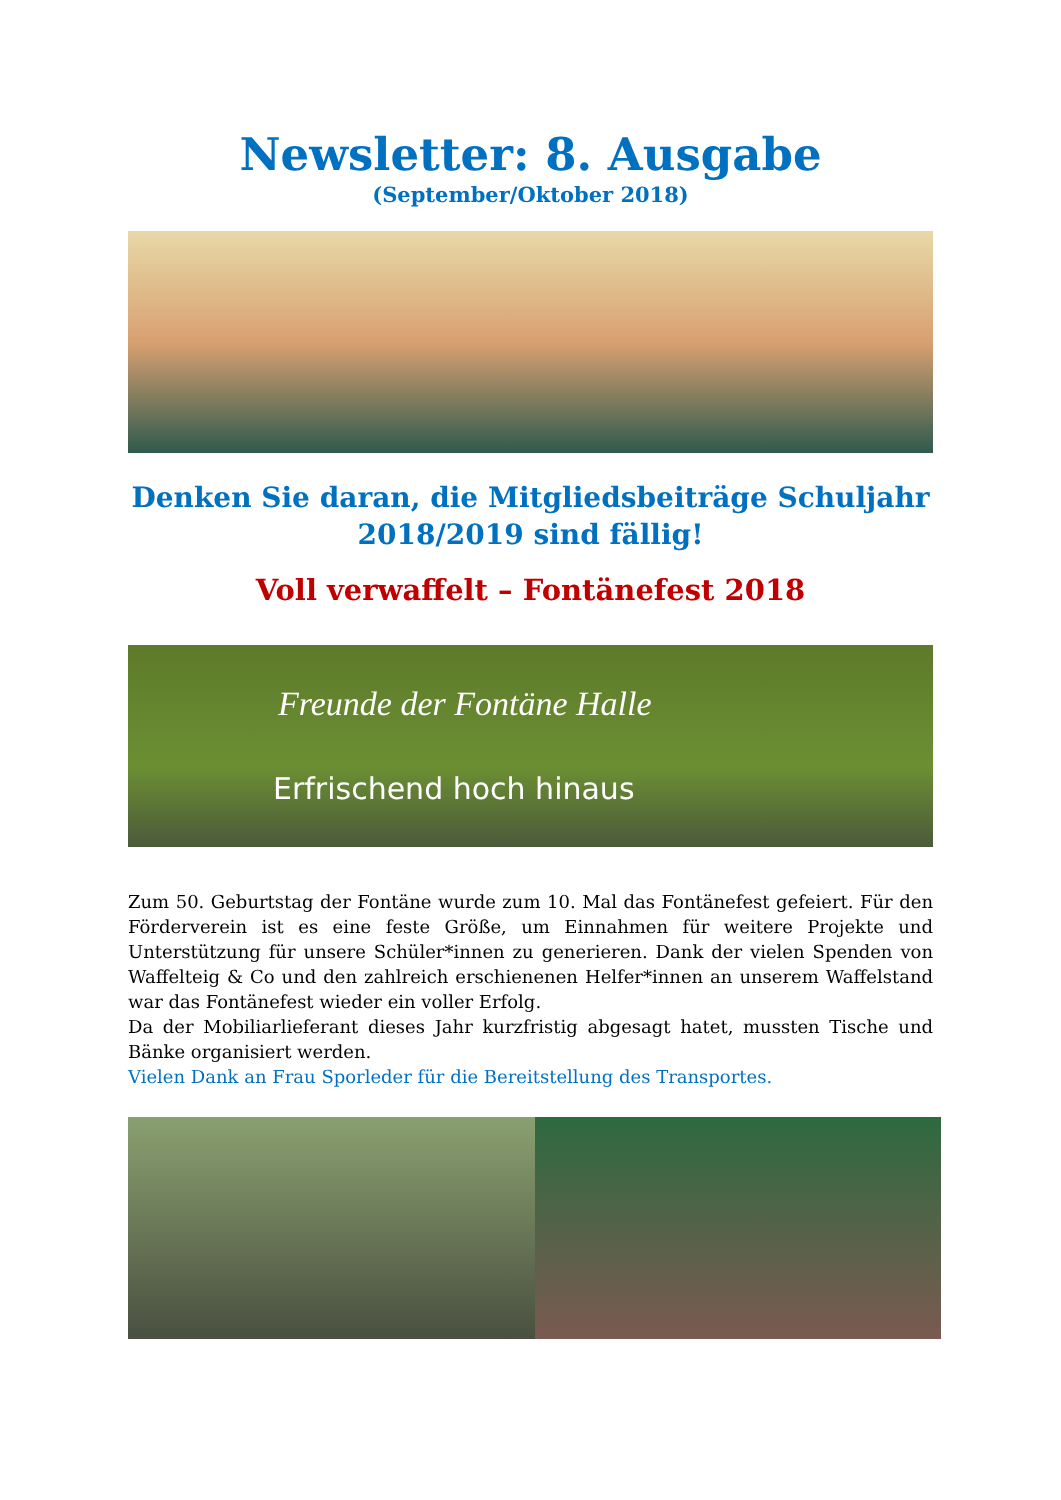Newsletter: 8. Ausgabe
(September/Oktober 2018)
Denken Sie daran, die Mitgliedsbeiträge Schuljahr 2018/2019 sind fällig!
Voll verwaffelt – Fontänefest 2018
Freunde der Fontäne Halle
Erfrischend hoch hinaus
Zum 50. Geburtstag der Fontäne wurde zum 10. Mal das Fontänefest gefeiert. Für den Förderverein ist es eine feste Größe, um Einnahmen für weitere Projekte und Unterstützung für unsere Schüler*innen zu generieren. Dank der vielen Spenden von Waffelteig & Co und den zahlreich erschienenen Helfer*innen an unserem Waffelstand war das Fontänefest wieder ein voller Erfolg.
Da der Mobiliarlieferant dieses Jahr kurzfristig abgesagt hatet, mussten Tische und Bänke organisiert werden.
Vielen Dank an Frau Sporleder für die Bereitstellung des Transportes.